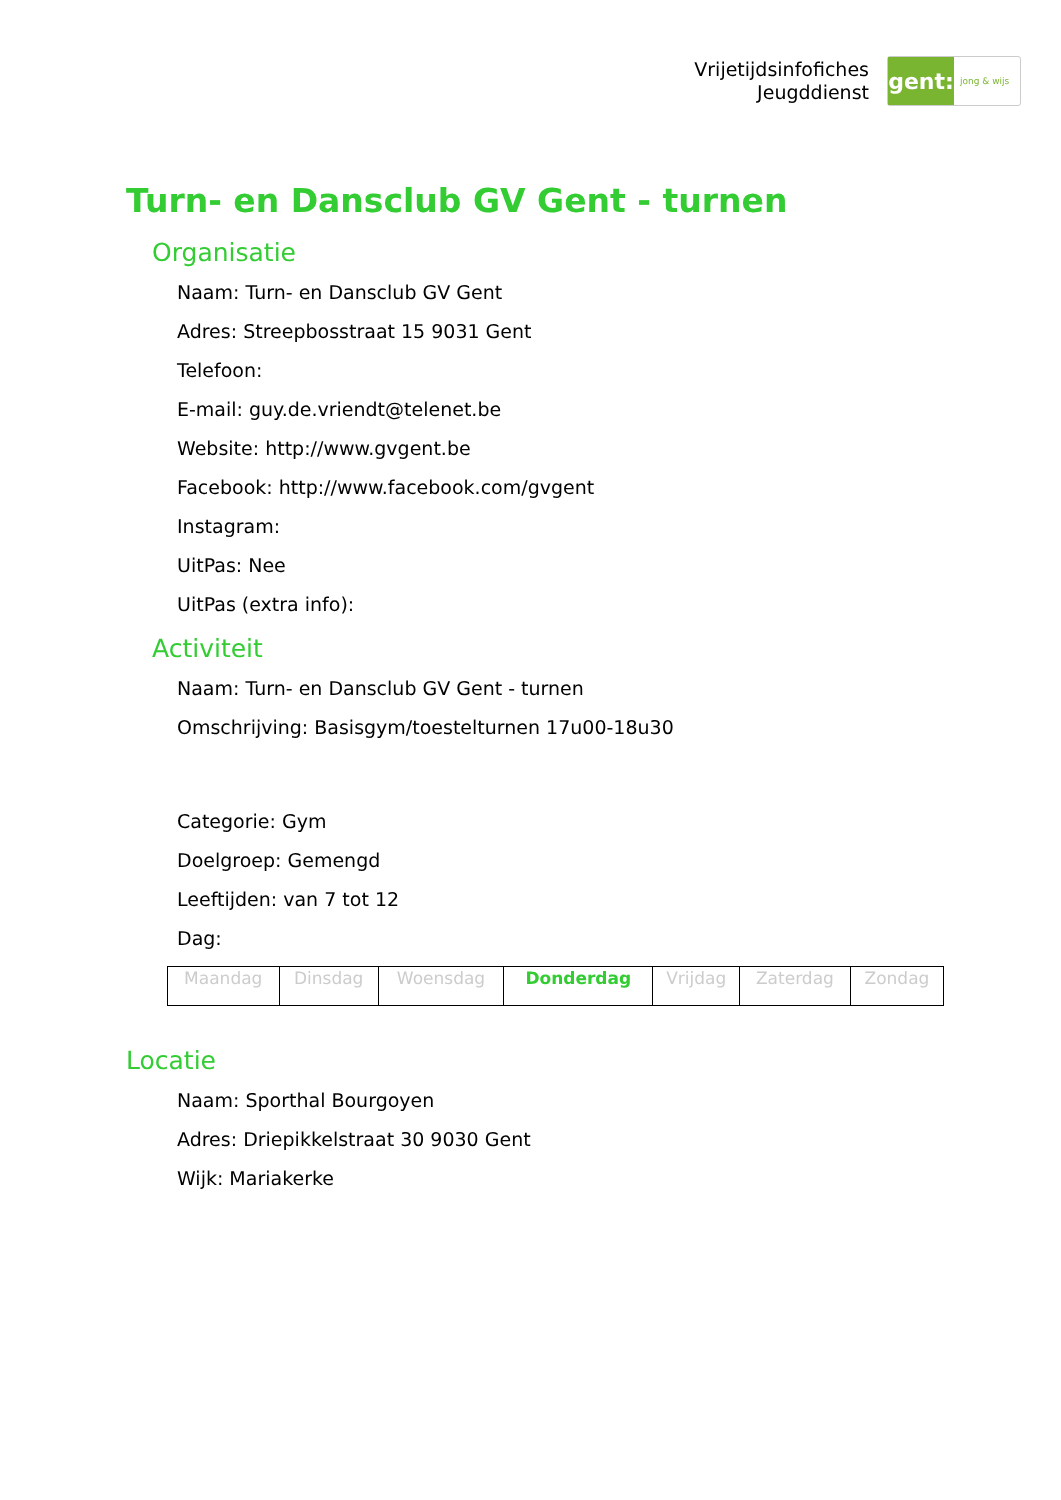Vrijetijdsinfofiches
Jeugddienst
gent:
jong & wijs
Turn- en Dansclub GV Gent - turnen
Organisatie
Naam: Turn- en Dansclub GV Gent
Adres: Streepbosstraat 15 9031 Gent
Telefoon:
E-mail: guy.de.vriendt@telenet.be
Website: http://www.gvgent.be
Facebook: http://www.facebook.com/gvgent
Instagram:
UitPas: Nee
UitPas (extra info):
Activiteit
Naam: Turn- en Dansclub GV Gent - turnen
Omschrijving: Basisgym/toestelturnen 17u00-18u30
Categorie: Gym
Doelgroep: Gemengd
Leeftijden: van 7 tot 12
Dag:
| Maandag | Dinsdag | Woensdag | Donderdag | Vrijdag | Zaterdag | Zondag |
Locatie
Naam: Sporthal Bourgoyen
Adres: Driepikkelstraat 30 9030 Gent
Wijk: Mariakerke